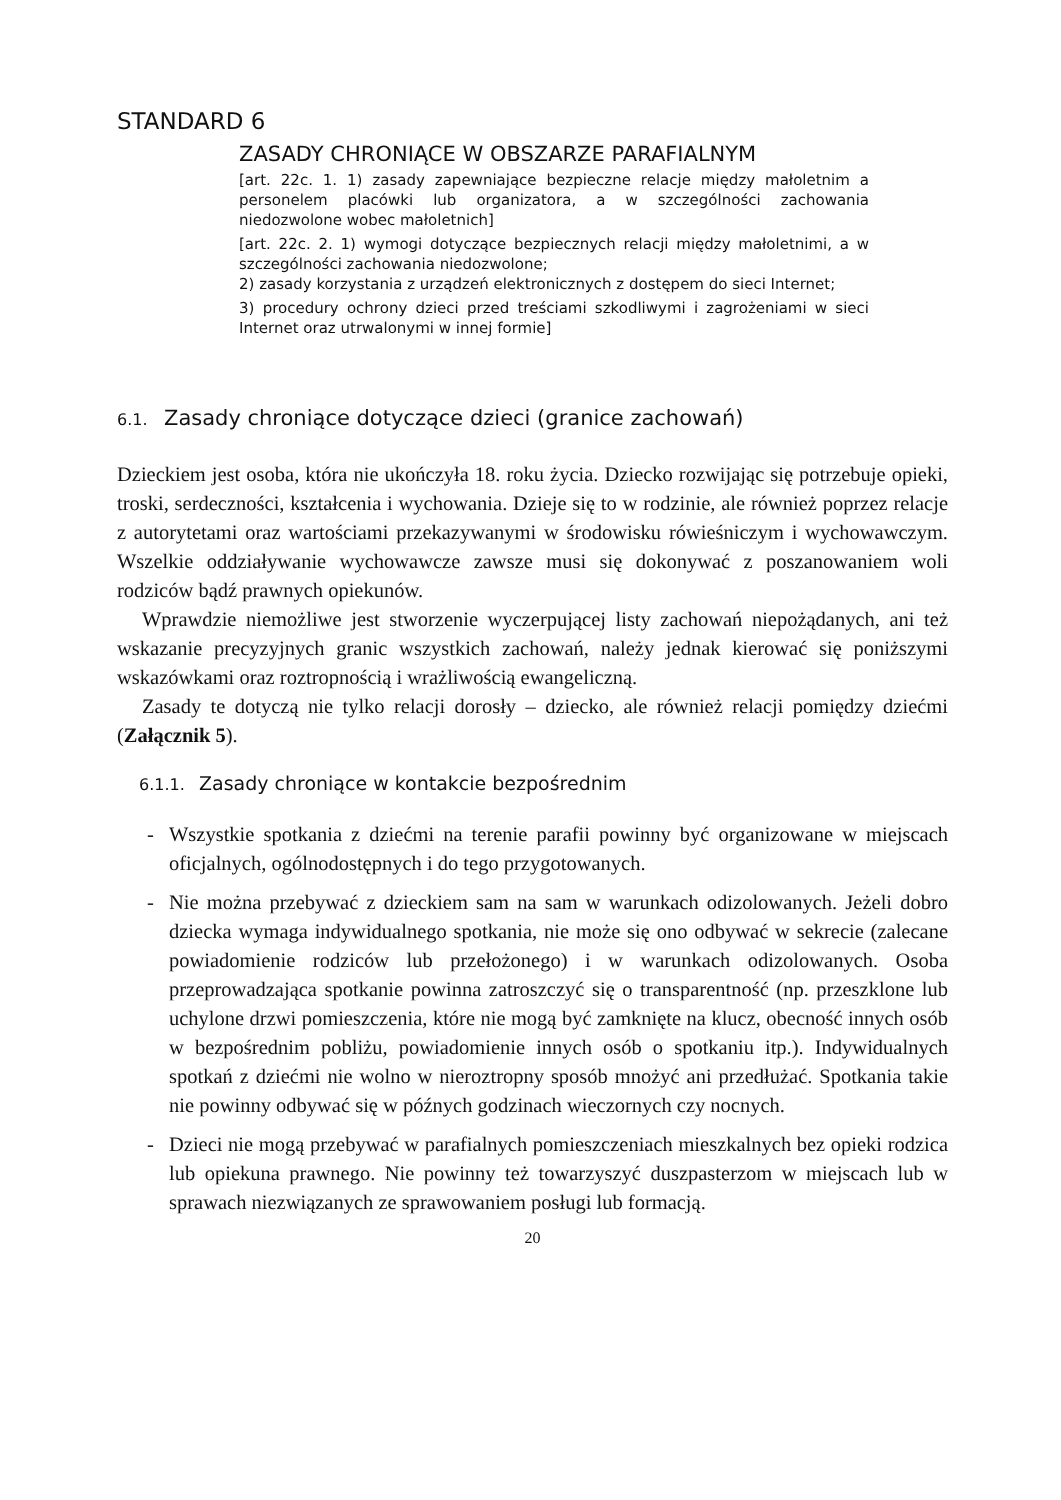STANDARD 6
ZASADY CHRONIĄCE W OBSZARZE PARAFIALNYM
[art. 22c. 1. 1) zasady zapewniające bezpieczne relacje między małoletnim a personelem placówki lub organizatora, a w szczególności zachowania niedozwolone wobec małoletnich]
[art. 22c. 2. 1) wymogi dotyczące bezpiecznych relacji między małoletnimi, a w szczególności zachowania niedozwolone;
2) zasady korzystania z urządzeń elektronicznych z dostępem do sieci Internet;
3) procedury ochrony dzieci przed treściami szkodliwymi i zagrożeniami w sieci Internet oraz utrwalonymi w innej formie]
6.1. Zasady chroniące dotyczące dzieci (granice zachowań)
Dzieckiem jest osoba, która nie ukończyła 18. roku życia. Dziecko rozwijając się potrzebuje opieki, troski, serdeczności, kształcenia i wychowania. Dzieje się to w rodzinie, ale również poprzez relacje z autorytetami oraz wartościami przekazywanymi w środowisku rówieśniczym i wychowawczym. Wszelkie oddziaływanie wychowawcze zawsze musi się dokonywać z poszanowaniem woli rodziców bądź prawnych opiekunów.
Wprawdzie niemożliwe jest stworzenie wyczerpującej listy zachowań niepożądanych, ani też wskazanie precyzyjnych granic wszystkich zachowań, należy jednak kierować się poniższymi wskazówkami oraz roztropnością i wrażliwością ewangeliczną.
Zasady te dotyczą nie tylko relacji dorosły – dziecko, ale również relacji pomiędzy dziećmi (Załącznik 5).
6.1.1. Zasady chroniące w kontakcie bezpośrednim
- Wszystkie spotkania z dziećmi na terenie parafii powinny być organizowane w miejscach oficjalnych, ogólnodostępnych i do tego przygotowanych.
- Nie można przebywać z dzieckiem sam na sam w warunkach odizolowanych. Jeżeli dobro dziecka wymaga indywidualnego spotkania, nie może się ono odbywać w sekrecie (zalecane powiadomienie rodziców lub przełożonego) i w warunkach odizolowanych. Osoba przeprowadzająca spotkanie powinna zatroszczyć się o transparentność (np. przeszklone lub uchylone drzwi pomieszczenia, które nie mogą być zamknięte na klucz, obecność innych osób w bezpośrednim pobliżu, powiadomienie innych osób o spotkaniu itp.). Indywidualnych spotkań z dziećmi nie wolno w nieroztropny sposób mnożyć ani przedłużać. Spotkania takie nie powinny odbywać się w późnych godzinach wieczornych czy nocnych.
- Dzieci nie mogą przebywać w parafialnych pomieszczeniach mieszkalnych bez opieki rodzica lub opiekuna prawnego. Nie powinny też towarzyszyć duszpasterzom w miejscach lub w sprawach niezwiązanych ze sprawowaniem posługi lub formacją.
20